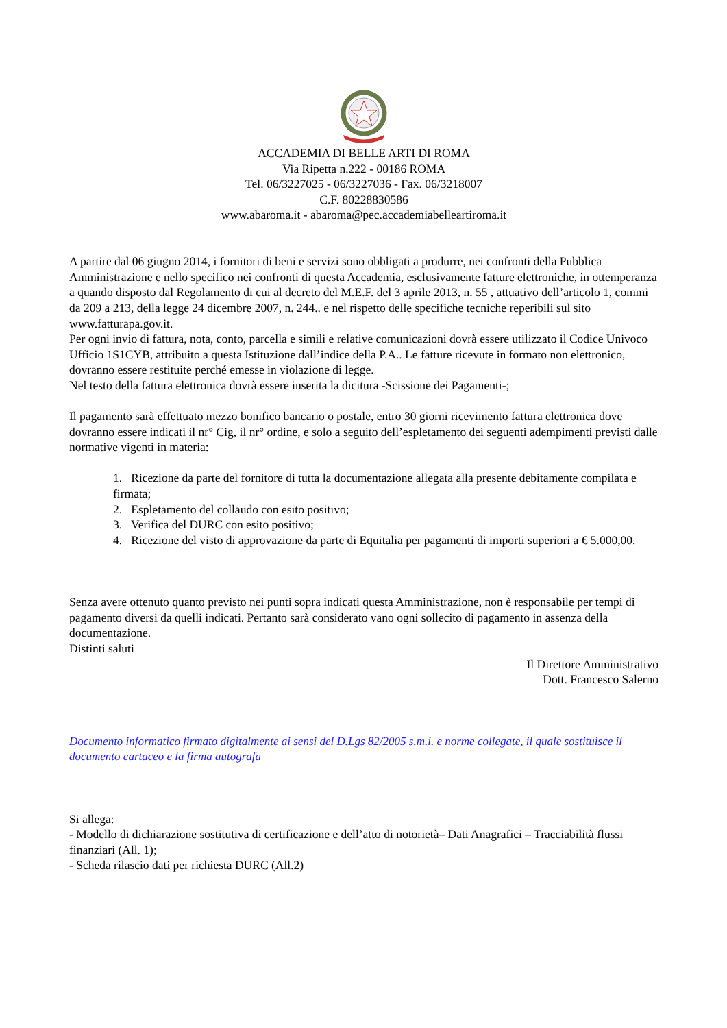ACCADEMIA DI BELLE ARTI DI ROMA
Via Ripetta n.222 - 00186 ROMA
Tel. 06/3227025 - 06/3227036 - Fax. 06/3218007
C.F. 80228830586
www.abaroma.it - abaroma@pec.accademiabelleartiroma.it
A partire dal 06 giugno 2014, i fornitori di beni e servizi sono obbligati a produrre, nei confronti della Pubblica Amministrazione e nello specifico nei confronti di questa Accademia, esclusivamente fatture elettroniche, in ottemperanza a quando disposto dal Regolamento di cui al decreto del M.E.F. del 3 aprile 2013, n. 55 , attuativo dell’articolo 1, commi da 209 a 213, della legge 24 dicembre 2007, n. 244.. e nel rispetto delle specifiche tecniche reperibili sul sito www.fatturapa.gov.it.
Per ogni invio di fattura, nota, conto, parcella e simili e relative comunicazioni dovrà essere utilizzato il Codice Univoco Ufficio 1S1CYB, attribuito a questa Istituzione dall’indice della P.A.. Le fatture ricevute in formato non elettronico, dovranno essere restituite perché emesse in violazione di legge.
Nel testo della fattura elettronica dovrà essere inserita la dicitura -Scissione dei Pagamenti-;
Il pagamento sarà effettuato mezzo bonifico bancario o postale, entro 30 giorni ricevimento fattura elettronica dove dovranno essere indicati il nr° Cig, il nr° ordine, e solo a seguito dell’espletamento dei seguenti adempimenti previsti dalle normative vigenti in materia:
1. Ricezione da parte del fornitore di tutta la documentazione allegata alla presente debitamente compilata e firmata;
2. Espletamento del collaudo con esito positivo;
3. Verifica del DURC con esito positivo;
4. Ricezione del visto di approvazione da parte di Equitalia per pagamenti di importi superiori a € 5.000,00.
Senza avere ottenuto quanto previsto nei punti sopra indicati questa Amministrazione, non è responsabile per tempi di pagamento diversi da quelli indicati. Pertanto sarà considerato vano ogni sollecito di pagamento in assenza della documentazione.
Distinti saluti
Il Direttore Amministrativo
Dott. Francesco Salerno
Documento informatico firmato digitalmente ai sensi del D.Lgs 82/2005 s.m.i. e norme collegate, il quale sostituisce il documento cartaceo e la firma autografa
Si allega:
- Modello di dichiarazione sostitutiva di certificazione e dell’atto di notorietà– Dati Anagrafici – Tracciabilità flussi finanziari (All. 1);
- Scheda rilascio dati per richiesta DURC (All.2)